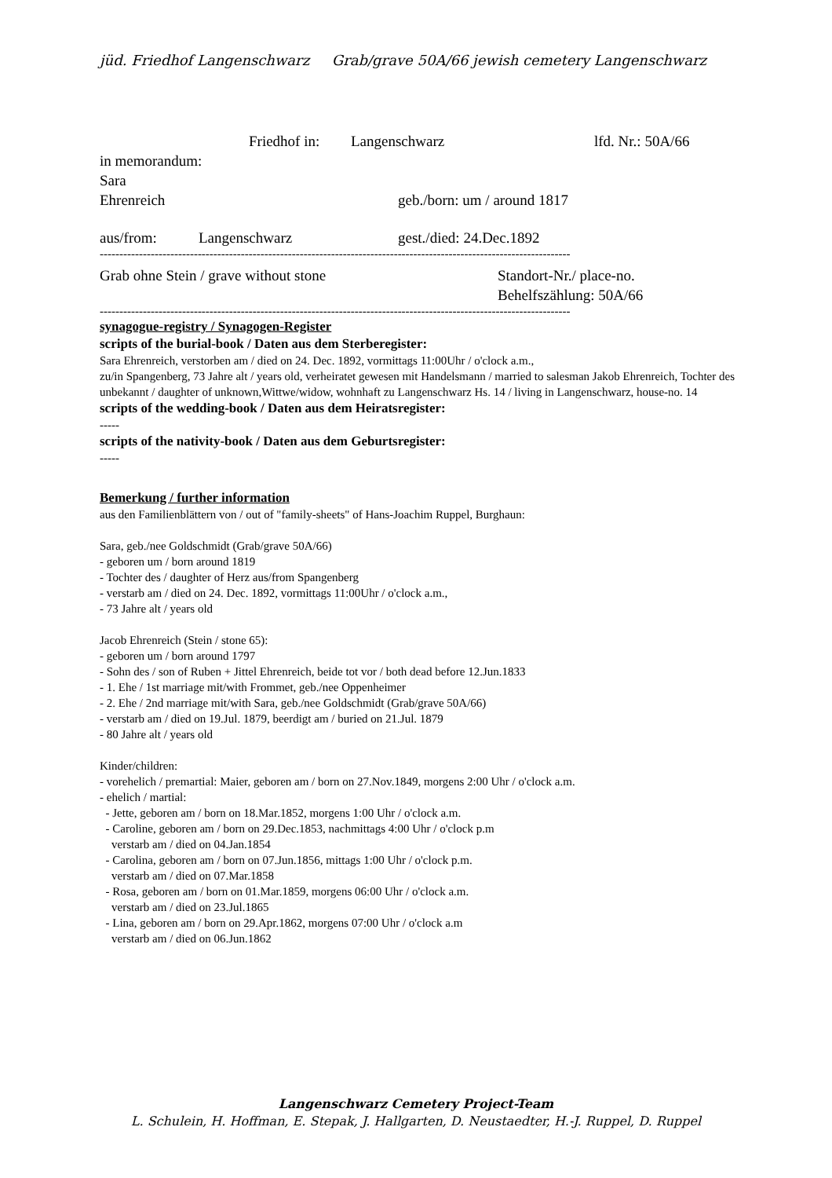jüd. Friedhof Langenschwarz Grab/grave 50A/66 jewish cemetery Langenschwarz
Friedhof in: Langenschwarz lfd. Nr.: 50A/66
in memorandum:
Sara
Ehrenreich geb./born: um / around 1817
aus/from: Langenschwarz gest./died: 24.Dec.1892
------------------------------------------------------------------------------------------------------------------------
Grab ohne Stein / grave without stone Standort-Nr./ place-no.
Behelfszählung: 50A/66
------------------------------------------------------------------------------------------------------------------------
synagogue-registry / Synagogen-Register
scripts of the burial-book / Daten aus dem Sterberegister:
Sara Ehrenreich, verstorben am / died on 24. Dec. 1892, vormittags 11:00Uhr / o'clock a.m.,
zu/in Spangenberg, 73 Jahre alt / years old, verheiratet gewesen mit Handelsmann / married to salesman Jakob Ehrenreich, Tochter des unbekannt / daughter of unknown,Wittwe/widow, wohnhaft zu Langenschwarz Hs. 14 / living in Langenschwarz, house-no. 14
scripts of the wedding-book / Daten aus dem Heiratsregister:
-----
scripts of the nativity-book / Daten aus dem Geburtsregister:
-----
Bemerkung / further information
aus den Familienblättern von / out of "family-sheets" of Hans-Joachim Ruppel, Burghaun:
Sara, geb./nee Goldschmidt (Grab/grave 50A/66)
- geboren um / born around 1819
- Tochter des / daughter of Herz aus/from Spangenberg
- verstarb am / died on 24. Dec. 1892, vormittags 11:00Uhr / o'clock a.m.,
- 73 Jahre alt / years old
Jacob Ehrenreich (Stein / stone 65):
- geboren um / born around 1797
- Sohn des / son of Ruben + Jittel Ehrenreich, beide tot vor / both dead before 12.Jun.1833
- 1. Ehe / 1st marriage mit/with Frommet, geb./nee Oppenheimer
- 2. Ehe / 2nd marriage mit/with Sara, geb./nee Goldschmidt (Grab/grave 50A/66)
- verstarb am / died on 19.Jul. 1879, beerdigt am / buried on 21.Jul. 1879
- 80 Jahre alt / years old
Kinder/children:
- vorehelich / premartial: Maier, geboren am / born on 27.Nov.1849, morgens 2:00 Uhr / o'clock a.m.
- ehelich / martial:
- Jette, geboren am / born on 18.Mar.1852, morgens 1:00 Uhr / o'clock a.m.
- Caroline, geboren am / born on 29.Dec.1853, nachmittags 4:00 Uhr / o'clock p.m
verstarb am / died on 04.Jan.1854
- Carolina, geboren am / born on 07.Jun.1856, mittags 1:00 Uhr / o'clock p.m.
verstarb am / died on 07.Mar.1858
- Rosa, geboren am / born on 01.Mar.1859, morgens 06:00 Uhr / o'clock a.m.
verstarb am / died on 23.Jul.1865
- Lina, geboren am / born on 29.Apr.1862, morgens 07:00 Uhr / o'clock a.m
verstarb am / died on 06.Jun.1862
Langenschwarz Cemetery Project-Team
L. Schulein, H. Hoffman, E. Stepak, J. Hallgarten, D. Neustaedter, H.-J. Ruppel, D. Ruppel